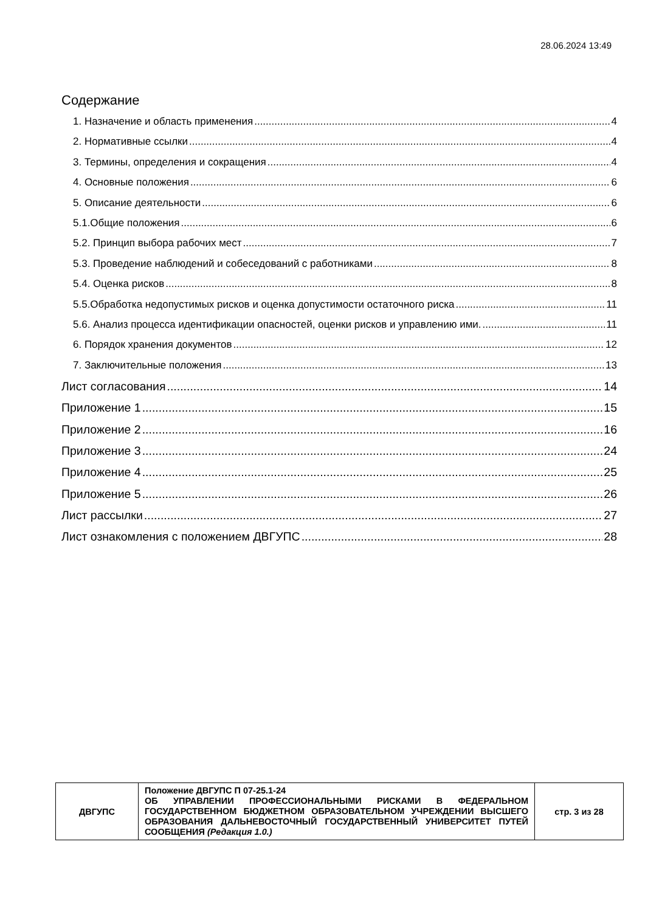28.06.2024 13:49
Содержание
1. Назначение и область применения 4
2. Нормативные ссылки 4
3. Термины, определения и сокращения 4
4. Основные положения 6
5. Описание деятельности 6
5.1.Общие положения 6
5.2. Принцип выбора рабочих мест 7
5.3. Проведение наблюдений и собеседований с работниками 8
5.4. Оценка рисков 8
5.5.Обработка недопустимых рисков и оценка допустимости остаточного риска 11
5.6. Анализ процесса идентификации опасностей, оценки рисков и управлению ими. 11
6. Порядок хранения документов 12
7. Заключительные положения 13
Лист согласования 14
Приложение 1 15
Приложение 2 16
Приложение 3 24
Приложение 4 25
Приложение 5 26
Лист рассылки 27
Лист ознакомления с положением ДВГУПС 28
| ДВГУПС | Положение ДВГУПС П 07-25.1-24 ОБ УПРАВЛЕНИИ ПРОФЕССИОНАЛЬНЫМИ РИСКАМИ В ФЕДЕРАЛЬНОМ ГОСУДАРСТВЕННОМ БЮДЖЕТНОМ ОБРАЗОВАТЕЛЬНОМ УЧРЕЖДЕНИИ ВЫСШЕГО ОБРАЗОВАНИЯ ДАЛЬНЕВОСТОЧНЫЙ ГОСУДАРСТВЕННЫЙ УНИВЕРСИТЕТ ПУТЕЙ СООБЩЕНИЯ (Редакция 1.0.) | стр. 3 из 28 |